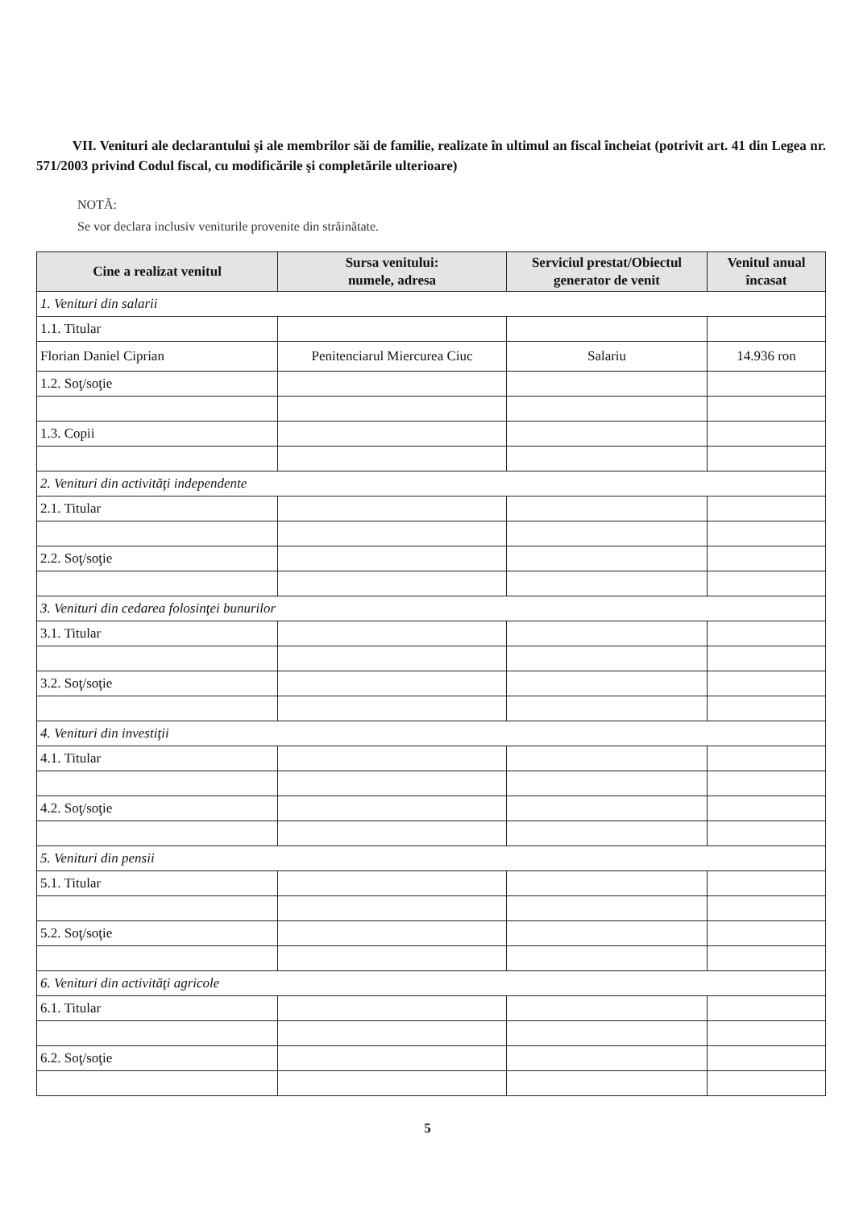VII. Venituri ale declarantului şi ale membrilor săi de familie, realizate în ultimul an fiscal încheiat (potrivit art. 41 din Legea nr. 571/2003 privind Codul fiscal, cu modificările şi completările ulterioare)
NOTĂ:
Se vor declara inclusiv veniturile provenite din străinătate.
| Cine a realizat venitul | Sursa venitului: numele, adresa | Serviciul prestat/Obiectul generator de venit | Venitul anual încasat |
| --- | --- | --- | --- |
| 1. Venituri din salarii | | | |
| 1.1. Titular | | | |
| Florian Daniel Ciprian | Penitenciarul Miercurea Ciuc | Salariu | 14.936 ron |
| 1.2. Soţ/soţie | | | |
| 1.3. Copii | | | |
| 2. Venituri din activităţi independente | | | |
| 2.1. Titular | | | |
| 2.2. Soţ/soţie | | | |
| 3. Venituri din cedarea folosinţei bunurilor | | | |
| 3.1. Titular | | | |
| 3.2. Soţ/soţie | | | |
| 4. Venituri din investiţii | | | |
| 4.1. Titular | | | |
| 4.2. Soţ/soţie | | | |
| 5. Venituri din pensii | | | |
| 5.1. Titular | | | |
| 5.2. Soţ/soţie | | | |
| 6. Venituri din activităţi agricole | | | |
| 6.1. Titular | | | |
| 6.2. Soţ/soţie | | | |
5